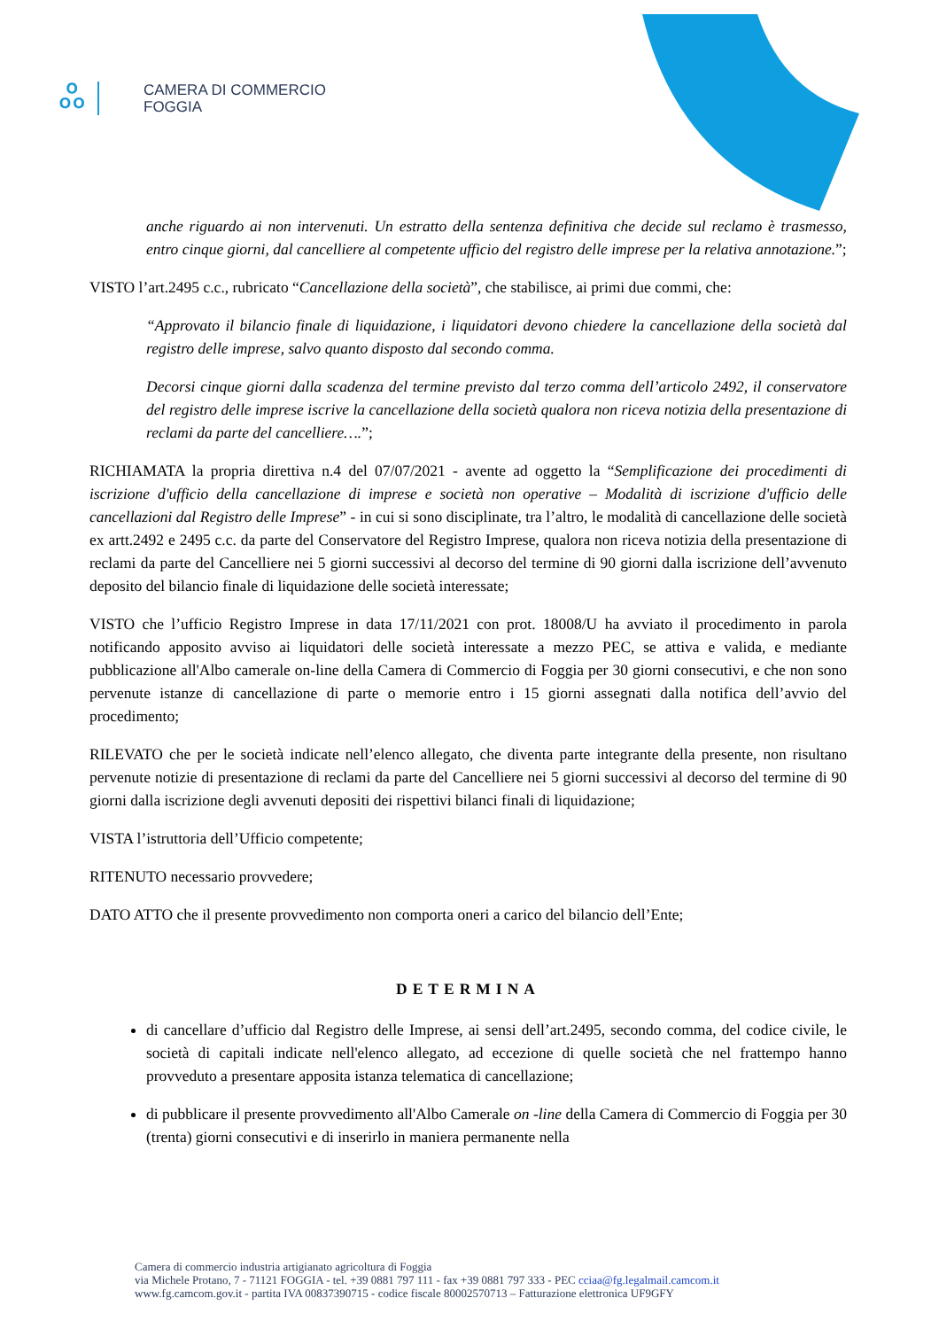ஃ
CAMERA DI COMMERCIO
FOGGIA
anche riguardo ai non intervenuti. Un estratto della sentenza definitiva che decide sul reclamo è trasmesso, entro cinque giorni, dal cancelliere al competente ufficio del registro delle imprese per la relativa annotazione.”;
VISTO l’art.2495 c.c., rubricato “Cancellazione della società”, che stabilisce, ai primi due commi, che:
“Approvato il bilancio finale di liquidazione, i liquidatori devono chiedere la cancellazione della società dal registro delle imprese, salvo quanto disposto dal secondo comma.
Decorsi cinque giorni dalla scadenza del termine previsto dal terzo comma dell’articolo 2492, il conservatore del registro delle imprese iscrive la cancellazione della società qualora non riceva notizia della presentazione di reclami da parte del cancelliere….”;
RICHIAMATA la propria direttiva n.4 del 07/07/2021 - avente ad oggetto la “Semplificazione dei procedimenti di iscrizione d'ufficio della cancellazione di imprese e società non operative – Modalità di iscrizione d'ufficio delle cancellazioni dal Registro delle Imprese” - in cui si sono disciplinate, tra l’altro, le modalità di cancellazione delle società ex artt.2492 e 2495 c.c. da parte del Conservatore del Registro Imprese, qualora non riceva notizia della presentazione di reclami da parte del Cancelliere nei 5 giorni successivi al decorso del termine di 90 giorni dalla iscrizione dell’avvenuto deposito del bilancio finale di liquidazione delle società interessate;
VISTO che l’ufficio Registro Imprese in data 17/11/2021 con prot. 18008/U ha avviato il procedimento in parola notificando apposito avviso ai liquidatori delle società interessate a mezzo PEC, se attiva e valida, e mediante pubblicazione all'Albo camerale on-line della Camera di Commercio di Foggia per 30 giorni consecutivi, e che non sono pervenute istanze di cancellazione di parte o memorie entro i 15 giorni assegnati dalla notifica dell’avvio del procedimento;
RILEVATO che per le società indicate nell’elenco allegato, che diventa parte integrante della presente, non risultano pervenute notizie di presentazione di reclami da parte del Cancelliere nei 5 giorni successivi al decorso del termine di 90 giorni dalla iscrizione degli avvenuti depositi dei rispettivi bilanci finali di liquidazione;
VISTA l’istruttoria dell’Ufficio competente;
RITENUTO necessario provvedere;
DATO ATTO che il presente provvedimento non comporta oneri a carico del bilancio dell’Ente;
DETERMINA
di cancellare d’ufficio dal Registro delle Imprese, ai sensi dell’art.2495, secondo comma, del codice civile, le società di capitali indicate nell'elenco allegato, ad eccezione di quelle società che nel frattempo hanno provveduto a presentare apposita istanza telematica di cancellazione;
di pubblicare il presente provvedimento all'Albo Camerale on -line della Camera di Commercio di Foggia per 30 (trenta) giorni consecutivi e di inserirlo in maniera permanente nella
Camera di commercio industria artigianato agricoltura di Foggia
via Michele Protano, 7 - 71121 FOGGIA - tel. +39 0881 797 111 - fax +39 0881 797 333 - PEC cciaa@fg.legalmail.camcom.it
www.fg.camcom.gov.it - partita IVA 00837390715 - codice fiscale 80002570713 – Fatturazione elettronica UF9GFY